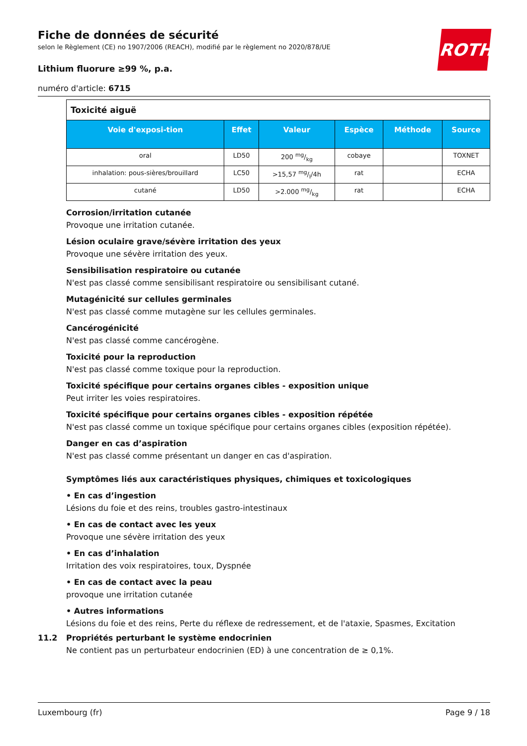ROTH
Fiche de données de sécurité
selon le Règlement (CE) no 1907/2006 (REACH), modifié par le règlement no 2020/878/UE
Lithium fluorure ≥99 %, p.a.
numéro d'article: 6715
| Toxicité aiguë | | | | | |
| Voie d'exposi-tion | Effet | Valeur | Espèce | Méthode | Source |
| oral | LD50 | 200 mg/kg | cobaye | | TOXNET |
| inhalation: pous-sières/brouillard | LC50 | >15,57 mg/l/4h | rat | | ECHA |
| cutané | LD50 | >2.000 mg/kg | rat | | ECHA |
Corrosion/irritation cutanée
Provoque une irritation cutanée.
Lésion oculaire grave/sévère irritation des yeux
Provoque une sévère irritation des yeux.
Sensibilisation respiratoire ou cutanée
N'est pas classé comme sensibilisant respiratoire ou sensibilisant cutané.
Mutagénicité sur cellules germinales
N'est pas classé comme mutagène sur les cellules germinales.
Cancérogénicité
N'est pas classé comme cancérogène.
Toxicité pour la reproduction
N'est pas classé comme toxique pour la reproduction.
Toxicité spécifique pour certains organes cibles - exposition unique
Peut irriter les voies respiratoires.
Toxicité spécifique pour certains organes cibles - exposition répétée
N'est pas classé comme un toxique spécifique pour certains organes cibles (exposition répétée).
Danger en cas d’aspiration
N'est pas classé comme présentant un danger en cas d'aspiration.
Symptômes liés aux caractéristiques physiques, chimiques et toxicologiques
• En cas d’ingestion
Lésions du foie et des reins, troubles gastro-intestinaux
• En cas de contact avec les yeux
Provoque une sévère irritation des yeux
• En cas d’inhalation
Irritation des voix respiratoires, toux, Dyspnée
• En cas de contact avec la peau
provoque une irritation cutanée
• Autres informations
Lésions du foie et des reins, Perte du réflexe de redressement, et de l'ataxie, Spasmes, Excitation
11.2 Propriétés perturbant le système endocrinien
Ne contient pas un perturbateur endocrinien (ED) à une concentration de ≥ 0,1%.
Luxembourg (fr) Page 9 / 18